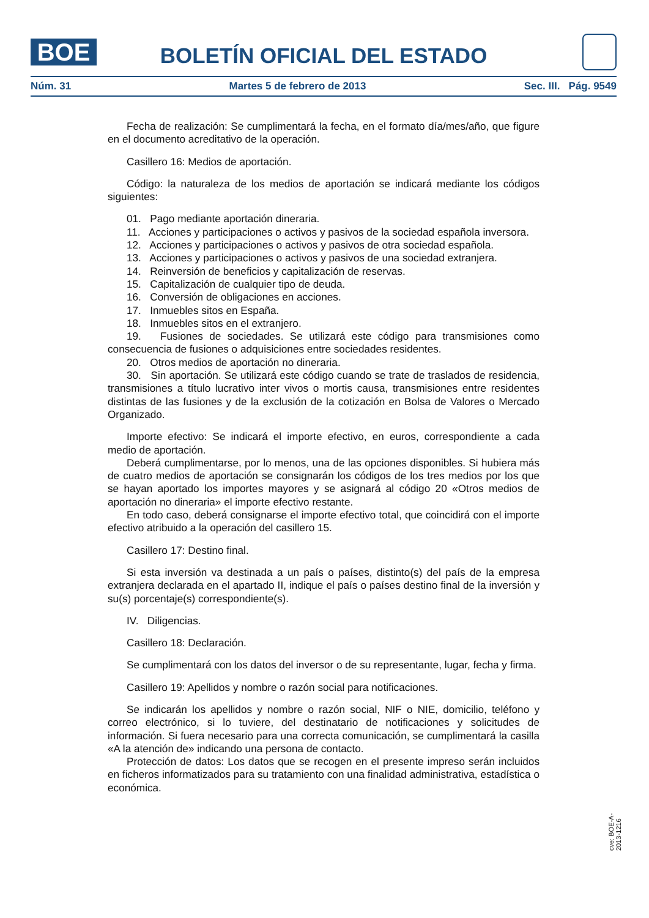BOE
BOLETÍN OFICIAL DEL ESTADO
Núm. 31 Martes 5 de febrero de 2013 Sec. III. Pág. 9549
Fecha de realización: Se cumplimentará la fecha, en el formato día/mes/año, que figure en el documento acreditativo de la operación.
Casillero 16: Medios de aportación.
Código: la naturaleza de los medios de aportación se indicará mediante los códigos siguientes:
01. Pago mediante aportación dineraria.
11. Acciones y participaciones o activos y pasivos de la sociedad española inversora.
12. Acciones y participaciones o activos y pasivos de otra sociedad española.
13. Acciones y participaciones o activos y pasivos de una sociedad extranjera.
14. Reinversión de beneficios y capitalización de reservas.
15. Capitalización de cualquier tipo de deuda.
16. Conversión de obligaciones en acciones.
17. Inmuebles sitos en España.
18. Inmuebles sitos en el extranjero.
19. Fusiones de sociedades. Se utilizará este código para transmisiones como consecuencia de fusiones o adquisiciones entre sociedades residentes.
20. Otros medios de aportación no dineraria.
30. Sin aportación. Se utilizará este código cuando se trate de traslados de residencia, transmisiones a título lucrativo inter vivos o mortis causa, transmisiones entre residentes distintas de las fusiones y de la exclusión de la cotización en Bolsa de Valores o Mercado Organizado.
Importe efectivo: Se indicará el importe efectivo, en euros, correspondiente a cada medio de aportación.
Deberá cumplimentarse, por lo menos, una de las opciones disponibles. Si hubiera más de cuatro medios de aportación se consignarán los códigos de los tres medios por los que se hayan aportado los importes mayores y se asignará al código 20 «Otros medios de aportación no dineraria» el importe efectivo restante.
En todo caso, deberá consignarse el importe efectivo total, que coincidirá con el importe efectivo atribuido a la operación del casillero 15.
Casillero 17: Destino final.
Si esta inversión va destinada a un país o países, distinto(s) del país de la empresa extranjera declarada en el apartado II, indique el país o países destino final de la inversión y su(s) porcentaje(s) correspondiente(s).
IV. Diligencias.
Casillero 18: Declaración.
Se cumplimentará con los datos del inversor o de su representante, lugar, fecha y firma.
Casillero 19: Apellidos y nombre o razón social para notificaciones.
Se indicarán los apellidos y nombre o razón social, NIF o NIE, domicilio, teléfono y correo electrónico, si lo tuviere, del destinatario de notificaciones y solicitudes de información. Si fuera necesario para una correcta comunicación, se cumplimentará la casilla «A la atención de» indicando una persona de contacto.
Protección de datos: Los datos que se recogen en el presente impreso serán incluidos en ficheros informatizados para su tratamiento con una finalidad administrativa, estadística o económica.
cve: BOE-A-2013-1216